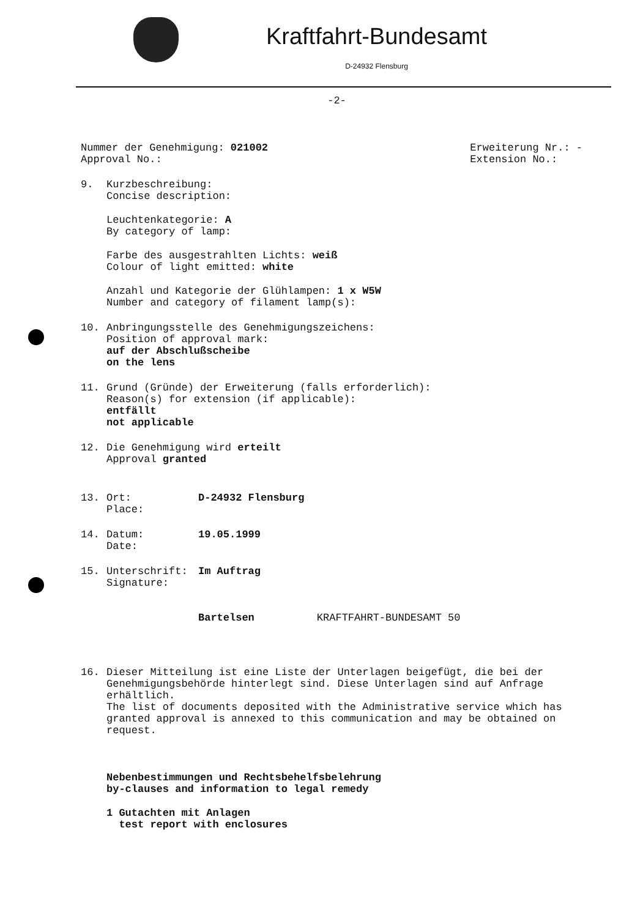Kraftfahrt-Bundesamt
D-24932 Flensburg
-2-
Nummer der Genehmigung: 021002
Approval No.:
Erweiterung Nr.: -
Extension No.:
9. Kurzbeschreibung:
Concise description:
Leuchtenkategorie: A
By category of lamp:
Farbe des ausgestrahlten Lichts: weiß
Colour of light emitted: white
Anzahl und Kategorie der Glühlampen: 1 x W5W
Number and category of filament lamp(s):
10. Anbringungsstelle des Genehmigungszeichens:
Position of approval mark:
auf der Abschlußscheibe
on the lens
11. Grund (Gründe) der Erweiterung (falls erforderlich):
Reason(s) for extension (if applicable):
entfällt
not applicable
12. Die Genehmigung wird erteilt
Approval granted
13. Ort: D-24932 Flensburg
Place:
14. Datum: 19.05.1999
Date:
15. Unterschrift: Im Auftrag
Signature:
Bartelsen KRAFTFAHRT-BUNDESAMT 50
16. Dieser Mitteilung ist eine Liste der Unterlagen beigefügt, die bei der Genehmigungsbehörde hinterlegt sind. Diese Unterlagen sind auf Anfrage erhältlich.
The list of documents deposited with the Administrative service which has granted approval is annexed to this communication and may be obtained on request.
Nebenbestimmungen und Rechtsbehelfsbelehrung
by-clauses and information to legal remedy
1 Gutachten mit Anlagen
test report with enclosures